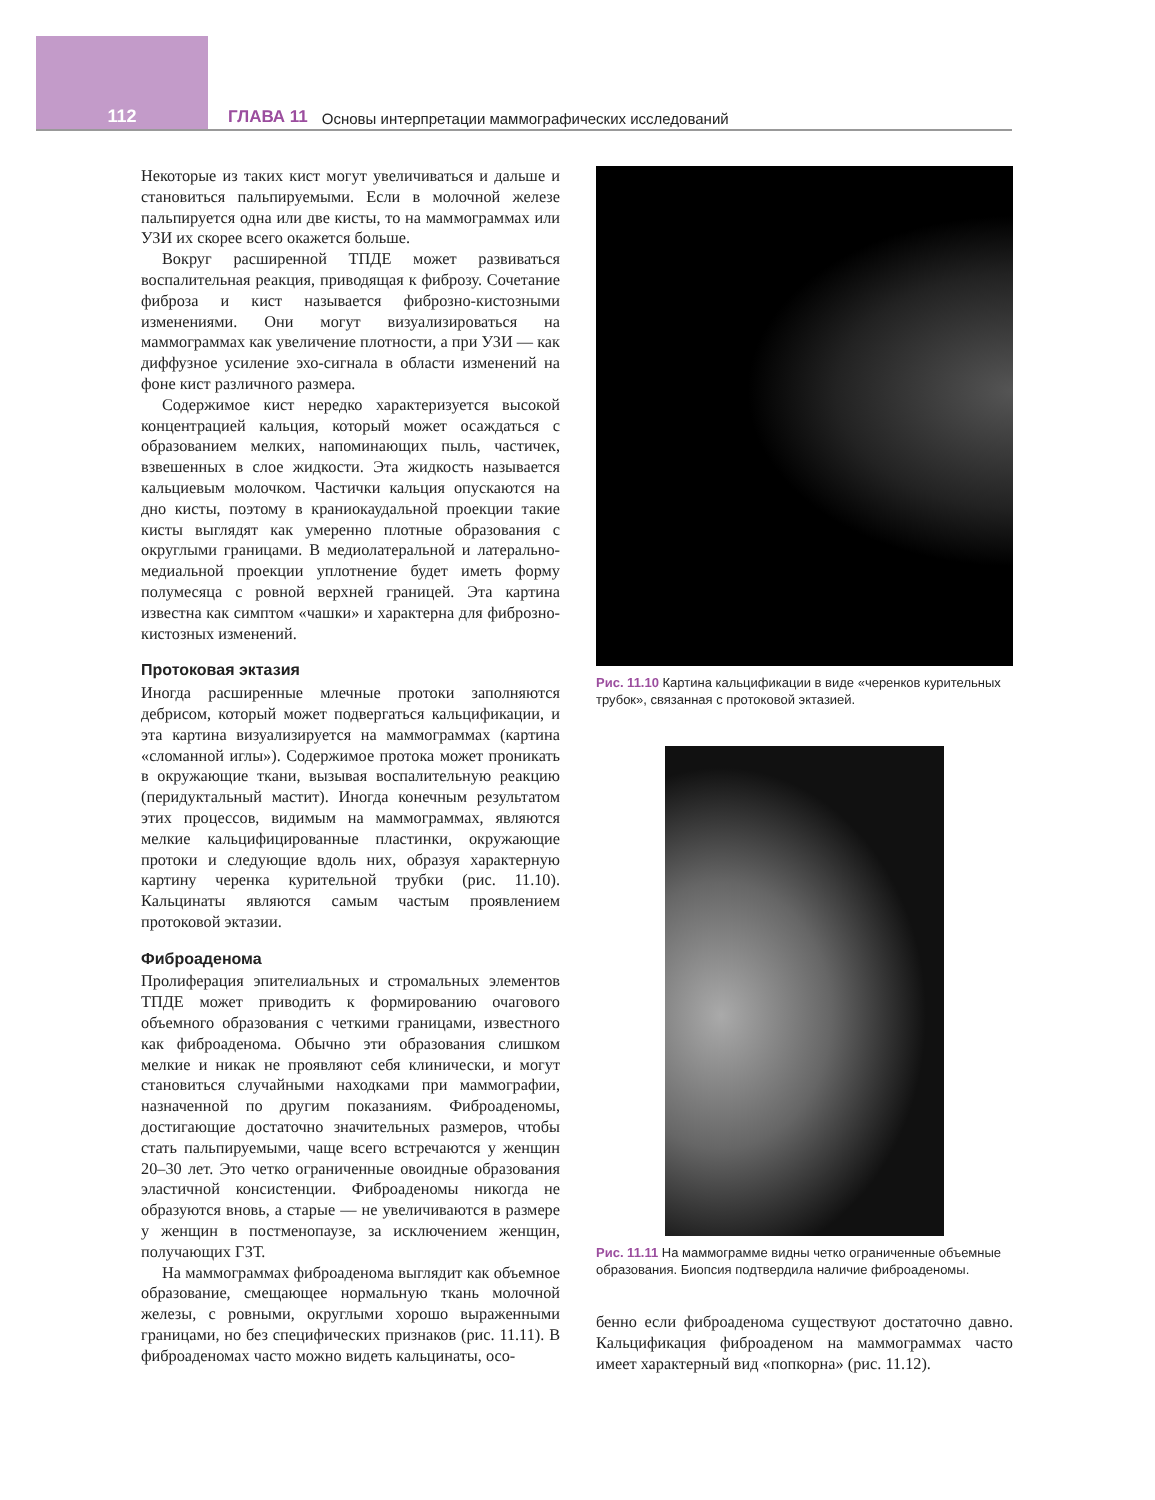112 ГЛАВА 11 Основы интерпретации маммографических исследований
Некоторые из таких кист могут увеличиваться и дальше и становиться пальпируемыми. Если в молочной железе пальпируется одна или две кисты, то на маммограммах или УЗИ их скорее всего окажется больше.
Вокруг расширенной ТПДЕ может развиваться воспалительная реакция, приводящая к фиброзу. Сочетание фиброза и кист называется фиброзно-кистозными изменениями. Они могут визуализироваться на маммограммах как увеличение плотности, а при УЗИ — как диффузное усиление эхо-сигнала в области изменений на фоне кист различного размера.
Содержимое кист нередко характеризуется высокой концентрацией кальция, который может осаждаться с образованием мелких, напоминающих пыль, частичек, взвешенных в слое жидкости. Эта жидкость называется кальциевым молочком. Частички кальция опускаются на дно кисты, поэтому в краниокаудальной проекции такие кисты выглядят как умеренно плотные образования с округлыми границами. В медиолатеральной и латерально-медиальной проекции уплотнение будет иметь форму полумесяца с ровной верхней границей. Эта картина известна как симптом «чашки» и характерна для фиброзно-кистозных изменений.
Протоковая эктазия
Иногда расширенные млечные протоки заполняются дебрисом, который может подвергаться кальцификации, и эта картина визуализируется на маммограммах (картина «сломанной иглы»). Содержимое протока может проникать в окружающие ткани, вызывая воспалительную реакцию (перидуктальный мастит). Иногда конечным результатом этих процессов, видимым на маммограммах, являются мелкие кальцифицированные пластинки, окружающие протоки и следующие вдоль них, образуя характерную картину черенка курительной трубки (рис. 11.10). Кальцинаты являются самым частым проявлением протоковой эктазии.
Фиброаденома
Пролиферация эпителиальных и стромальных элементов ТПДЕ может приводить к формированию очагового объемного образования с четкими границами, известного как фиброаденома. Обычно эти образования слишком мелкие и никак не проявляют себя клинически, и могут становиться случайными находками при маммографии, назначенной по другим показаниям. Фиброаденомы, достигающие достаточно значительных размеров, чтобы стать пальпируемыми, чаще всего встречаются у женщин 20–30 лет. Это четко ограниченные овоидные образования эластичной консистенции. Фиброаденомы никогда не образуются вновь, а старые — не увеличиваются в размере у женщин в постменопаузе, за исключением женщин, получающих ГЗТ.
На маммограммах фиброаденома выглядит как объемное образование, смещающее нормальную ткань молочной железы, с ровными, округлыми хорошо выраженными границами, но без специфических признаков (рис. 11.11). В фиброаденомах часто можно видеть кальцинаты, осо-
Рис. 11.10 Картина кальцификации в виде «черенков курительных трубок», связанная с протоковой эктазией.
Рис. 11.11 На маммограмме видны четко ограниченные объемные образования. Биопсия подтвердила наличие фиброаденомы.
бенно если фиброаденома существуют достаточно давно. Кальцификация фиброаденом на маммограммах часто имеет характерный вид «попкорна» (рис. 11.12).